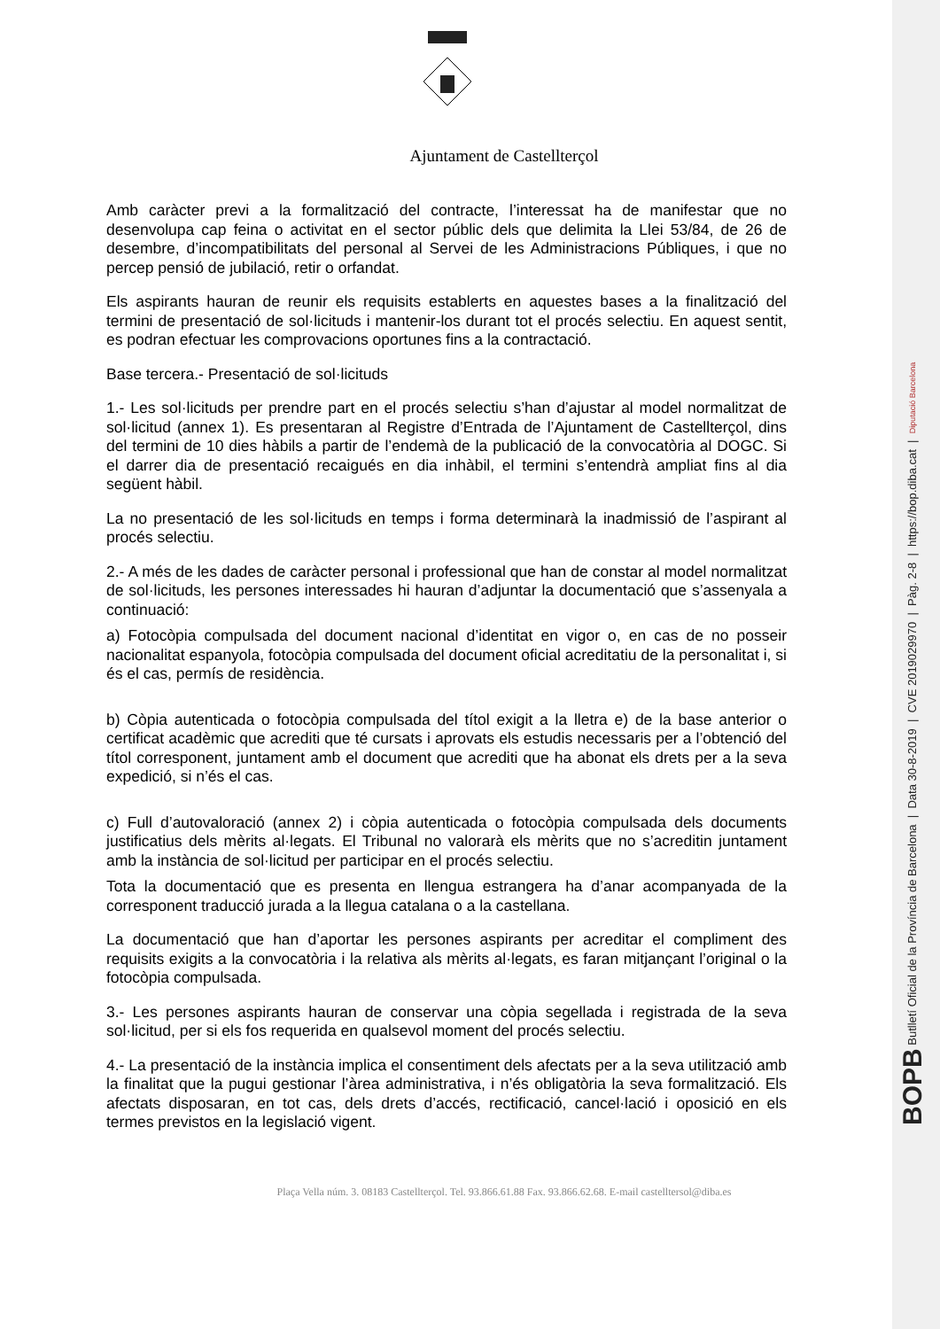BOPB Butlletí Oficial de la Província de Barcelona | Data 30-8-2019 | CVE 2019029970 | Pàg. 2-8 | https://bop.diba.cat | Diputació Barcelona
Ajuntament de Castellterçol
Amb caràcter previ a la formalització del contracte, l’interessat ha de manifestar que no desenvolupa cap feina o activitat en el sector públic dels que delimita la Llei 53/84, de 26 de desembre, d’incompatibilitats del personal al Servei de les Administracions Públiques, i que no percep pensió de jubilació, retir o orfandat.
Els aspirants hauran de reunir els requisits establerts en aquestes bases a la finalització del termini de presentació de sol·licituds i mantenir-los durant tot el procés selectiu. En aquest sentit, es podran efectuar les comprovacions oportunes fins a la contractació.
Base tercera.- Presentació de sol·licituds
1.- Les sol·licituds per prendre part en el procés selectiu s’han d’ajustar al model normalitzat de sol·licitud (annex 1). Es presentaran al Registre d’Entrada de l’Ajuntament de Castellterçol, dins del termini de 10 dies hàbils a partir de l’endemà de la publicació de la convocatòria al DOGC. Si el darrer dia de presentació recaigués en dia inhàbil, el termini s’entendrà ampliat fins al dia següent hàbil.
La no presentació de les sol·licituds en temps i forma determinarà la inadmissió de l’aspirant al procés selectiu.
2.- A més de les dades de caràcter personal i professional que han de constar al model normalitzat de sol·licituds, les persones interessades hi hauran d’adjuntar la documentació que s’assenyala a continuació:
a) Fotocòpia compulsada del document nacional d’identitat en vigor o, en cas de no posseir nacionalitat espanyola, fotocòpia compulsada del document oficial acreditatiu de la personalitat i, si és el cas, permís de residència.
b) Còpia autenticada o fotocòpia compulsada del títol exigit a la lletra e) de la base anterior o certificat acadèmic que acrediti que té cursats i aprovats els estudis necessaris per a l’obtenció del títol corresponent, juntament amb el document que acrediti que ha abonat els drets per a la seva expedició, si n’és el cas.
c) Full d’autovaloració (annex 2) i còpia autenticada o fotocòpia compulsada dels documents justificatius dels mèrits al·legats. El Tribunal no valorarà els mèrits que no s’acreditin juntament amb la instància de sol·licitud per participar en el procés selectiu.
Tota la documentació que es presenta en llengua estrangera ha d’anar acompanyada de la corresponent traducció jurada a la llegua catalana o a la castellana.
La documentació que han d’aportar les persones aspirants per acreditar el compliment des requisits exigits a la convocatòria i la relativa als mèrits al·legats, es faran mitjançant l’original o la fotocòpia compulsada.
3.- Les persones aspirants hauran de conservar una còpia segellada i registrada de la seva sol·licitud, per si els fos requerida en qualsevol moment del procés selectiu.
4.- La presentació de la instància implica el consentiment dels afectats per a la seva utilització amb la finalitat que la pugui gestionar l’àrea administrativa, i n’és obligatòria la seva formalització. Els afectats disposaran, en tot cas, dels drets d’accés, rectificació, cancel·lació i oposició en els termes previstos en la legislació vigent.
Plaça Vella núm. 3. 08183 Castellterçol. Tel. 93.866.61.88 Fax. 93.866.62.68. E-mail castelltersol@diba.es